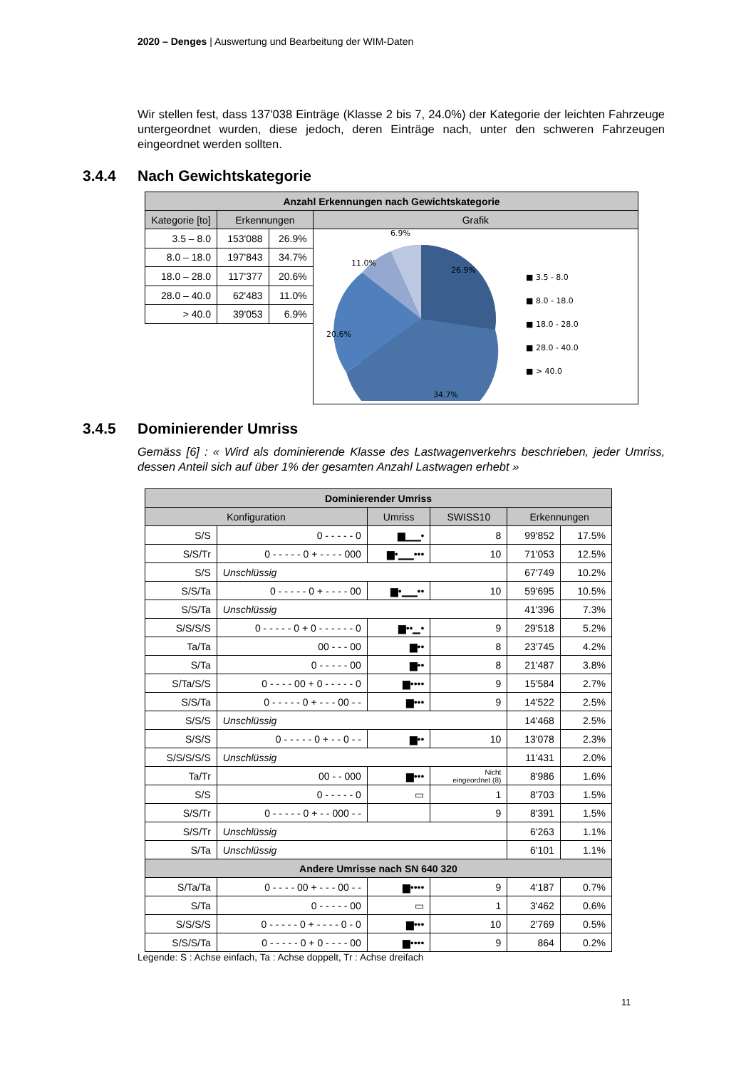2020 – Denges | Auswertung und Bearbeitung der WIM-Daten
Wir stellen fest, dass 137'038 Einträge (Klasse 2 bis 7, 24.0%) der Kategorie der leichten Fahrzeuge untergeordnet wurden, diese jedoch, deren Einträge nach, unter den schweren Fahrzeugen eingeordnet werden sollten.
3.4.4 Nach Gewichtskategorie
| Anzahl Erkennungen nach Gewichtskategorie | | | |
| --- | --- | --- | --- |
| Kategorie [to] | Erkennungen | | Grafik |
| 3.5 – 8.0 | 153'088 | 26.9% | 26.9% 34.7% 20.6% 11.0% 6.9% ■ 3.5 - 8.0 ■ 8.0 - 18.0 ■ 18.0 - 28.0 ■ 28.0 - 40.0 ■ > 40.0 |
| 8.0 – 18.0 | 197'843 | 34.7% | |
| 18.0 – 28.0 | 117'377 | 20.6% | |
| 28.0 – 40.0 | 62'483 | 11.0% | |
| > 40.0 | 39'053 | 6.9% | |
3.4.5 Dominierender Umriss
Gemäss [6] : « Wird als dominierende Klasse des Lastwagenverkehrs beschrieben, jeder Umriss, dessen Anteil sich auf über 1% der gesamten Anzahl Lastwagen erhebt »
| Dominierender Umriss | | | | | |
| --- | --- | --- | --- | --- | --- |
| Konfiguration | | Umriss | SWISS10 | Erkennungen | |
| S/S | 0 - - - - - 0 | ▆▁▁• | 8 | 99'852 | 17.5% |
| S/S/Tr | 0 - - - - - 0 + - - - - 000 | ▆•▁▁••• | 10 | 71'053 | 12.5% |
| S/S | Unschlüssig | | | 67'749 | 10.2% |
| S/S/Ta | 0 - - - - - 0 + - - - - 00 | ▆•▁▁•• | 10 | 59'695 | 10.5% |
| S/S/Ta | Unschlüssig | | | 41'396 | 7.3% |
| S/S/S/S | 0 - - - - - 0 + 0 - - - - - - 0 | ▆••▁• | 9 | 29'518 | 5.2% |
| Ta/Ta | 00 - - - 00 | ▆•• | 8 | 23'745 | 4.2% |
| S/Ta | 0 - - - - - 00 | ▆•• | 8 | 21'487 | 3.8% |
| S/Ta/S/S | 0 - - - - 00 + 0 - - - - - 0 | ▆•••• | 9 | 15'584 | 2.7% |
| S/S/Ta | 0 - - - - - 0 + - - - 00 - - | ▆••• | 9 | 14'522 | 2.5% |
| S/S/S | Unschlüssig | | | 14'468 | 2.5% |
| S/S/S | 0 - - - - - 0 + - - 0 - - | ▆•• | 10 | 13'078 | 2.3% |
| S/S/S/S/S | Unschlüssig | | | 11'431 | 2.0% |
| Ta/Tr | 00 - - 000 | ▆••• | Nicht eingeordnet (8) | 8'986 | 1.6% |
| S/S | 0 - - - - - 0 | ▭ | 1 | 8'703 | 1.5% |
| S/S/Tr | 0 - - - - - 0 + - - 000 - - | | 9 | 8'391 | 1.5% |
| S/S/Tr | Unschlüssig | | | 6'263 | 1.1% |
| S/Ta | Unschlüssig | | | 6'101 | 1.1% |
| Andere Umrisse nach SN 640 320 | | | | | |
| S/Ta/Ta | 0 - - - - 00 + - - - 00 - - | ▆•••• | 9 | 4'187 | 0.7% |
| S/Ta | 0 - - - - - 00 | ▭ | 1 | 3'462 | 0.6% |
| S/S/S/S | 0 - - - - - 0 + - - - - 0 - 0 | ▆••• | 10 | 2'769 | 0.5% |
| S/S/S/Ta | 0 - - - - - 0 + 0 - - - - 00 | ▆•••• | 9 | 864 | 0.2% |
Legende: S : Achse einfach, Ta : Achse doppelt, Tr : Achse dreifach
11